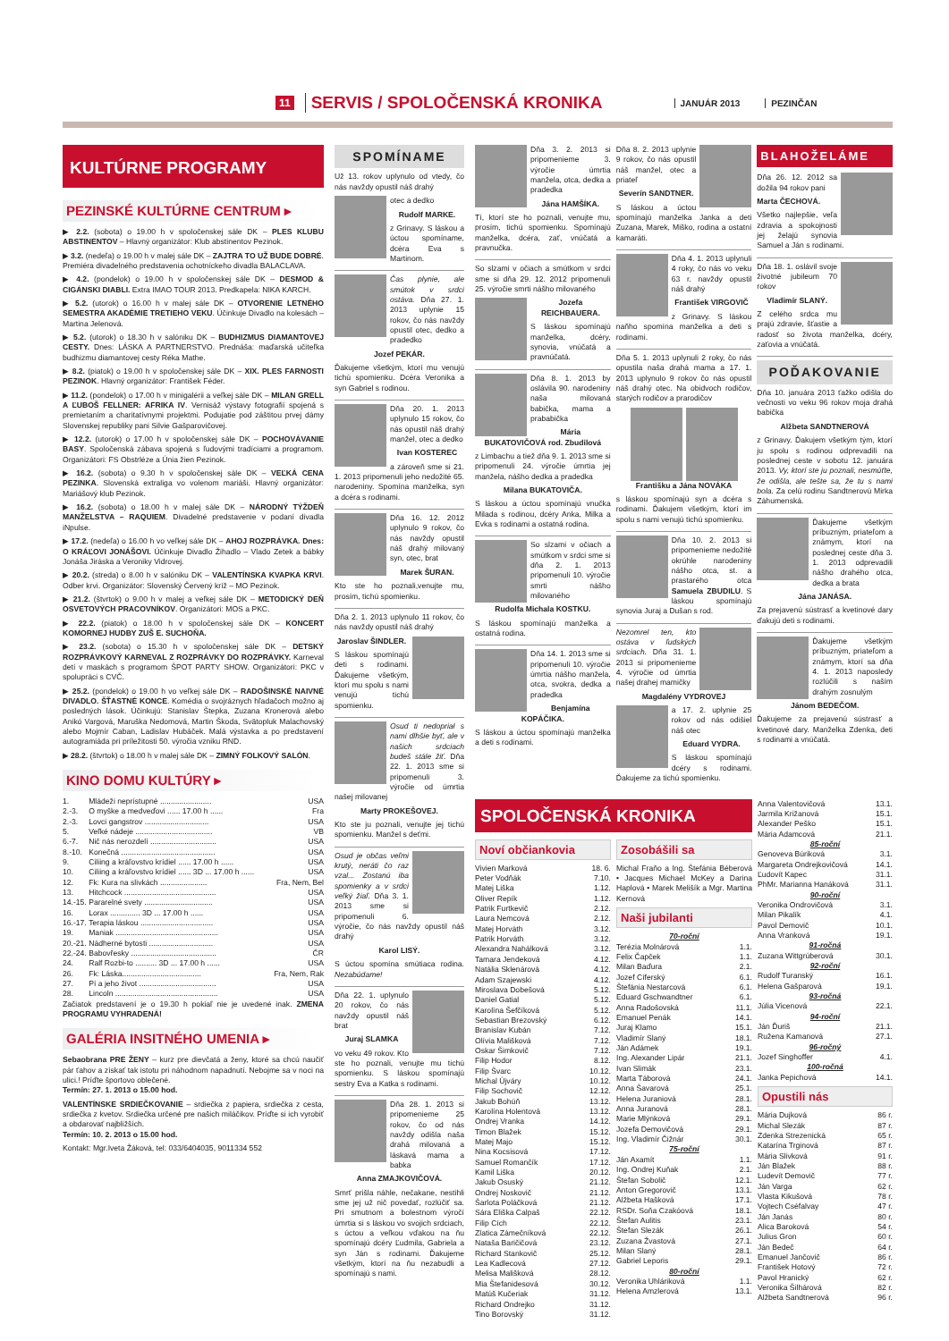11 SERVIS / SPOLOČENSKÁ KRONIKA JANUÁR 2013 PEZINČAN
KULTÚRNE PROGRAMY
PEZINSKÉ KULTÚRNE CENTRUM ▸
▶ 2.2. (sobota) o 19.00 h v spoločenskej sále DK – PLES KLUBU ABSTINENTOV – Hlavný organizátor: Klub abstinentov Pezinok.
▶ 3.2. (nedeľa) o 19.00 h v malej sále DK – ZAJTRA TO UŽ BUDE DOBRÉ. Premiéra divadelného predstavenia ochotníckeho divadla BALACLAVA.
▶ 4.2. (pondelok) o 19.00 h v spoločenskej sále DK – DESMOD & CIGÁNSKI DIABLI. Extra IMAO TOUR 2013. Predkapela: NIKA KARCH.
▶ 5.2. (utorok) o 16.00 h v malej sále DK – OTVORENIE LETNÉHO SEMESTRA AKADÉMIE TRETIEHO VEKU. Účinkuje Divadlo na kolesách – Martina Jelenová.
▶ 5.2. (utorok) o 18.30 h v salóniku DK – BUDHIZMUS DIAMANTOVEJ CESTY. Dnes: LÁSKA A PARTNERSTVO. Prednáša: maďarská učiteľka budhizmu diamantovej cesty Réka Mathe.
▶ 8.2. (piatok) o 19.00 h v spoločenskej sále DK – XIX. PLES FARNOSTI PEZINOK. Hlavný organizátor: František Féder.
▶ 11.2. (pondelok) o 17.00 h v minigalérii a veľkej sále DK – MILAN GRELL A ĽUBOŠ FELLNER: AFRIKA IV. Vernisáž výstavy fotografií spojená s premietaním a charitatívnymi projektmi. Podujatie pod záštitou prvej dámy Slovenskej republiky pani Silvie Gašparovičovej.
▶ 12.2. (utorok) o 17.00 h v spoločenskej sále DK – POCHOVÁVANIE BASY. Spoločenská zábava spojená s ľudovými tradíciami a programom. Organizátori: FS Obstrléze a Únia žien Pezinok.
▶ 16.2. (sobota) o 9.30 h v spoločenskej sále DK – VEĽKÁ CENA PEZINKA. Slovenská extraliga vo volenom mariáši. Hlavný organizátor: Mariášový klub Pezinok.
▶ 16.2. (sobota) o 18.00 h v malej sále DK – NÁRODNÝ TÝŽDEŇ MANŽELSTVA – RAQUIEM. Divadelné predstavenie v podaní divadla iNpulse.
▶ 17.2. (nedeľa) o 16.00 h vo veľkej sále DK – AHOJ ROZPRÁVKA. Dnes: O KRÁĽOVI JONÁŠOVI. Účinkuje Divadlo Žihadlo – Vlado Zetek a bábky Jonáša Jiráska a Veroniky Vidrovej.
▶ 20.2. (streda) o 8.00 h v salóniku DK – VALENTÍNSKA KVAPKA KRVI. Odber krvi. Organizátor: Slovenský Červený kríž – MO Pezinok.
▶ 21.2. (štvrtok) o 9.00 h v malej a veľkej sále DK – METODICKÝ DEŇ OSVETOVÝCH PRACOVNÍKOV. Organizátori: MOS a PKC.
▶ 22.2. (piatok) o 18.00 h v spoločenskej sále DK – KONCERT KOMORNEJ HUDBY ZUŠ E. SUCHOŇA.
▶ 23.2. (sobota) o 15.30 h v spoločenskej sále DK – DETSKÝ ROZPRÁVKOVÝ KARNEVAL Z ROZPRÁVKY DO ROZPRÁVKY. Karneval detí v maskách s programom ŠPOT PARTY SHOW. Organizátori: PKC v spolupráci s CVČ.
▶ 25.2. (pondelok) o 19.00 h vo veľkej sále DK – RADOŠINSKÉ NAIVNÉ DIVADLO. ŠŤASTNÉ KONCE. Komédia o svojráznych hľadačoch možno aj posledných lások. Účinkujú: Stanislav Štepka, Zuzana Kronerová alebo Anikó Vargová, Maruška Nedomová, Martin Škoda, Svätopluk Malachovský alebo Mojmír Caban, Ladislav Hubáček. Malá výstavka a po predstavení autogramiáda pri príležitosti 50. výročia vzniku RND.
▶ 28.2. (štvrtok) o 18.00 h v malej sále DK – ZIMNÝ FOLKOVÝ SALÓN.
KINO DOMU KULTÚRY ▸
| 1. | Mládeži neprístupné ........................ | USA |
| 2.-3. | O myške a medveďovi ...... 17.00 h ...... | Fra |
| 2.-3. | Lovci gangstrov .............................. | USA |
| 5. | Veľké nádeje .................................... | VB |
| 6.-7. | Nič nás nerozdelí ............................... | USA |
| 8.-10. | Konečná ............................................ | USA |
| 9. | Ciliing a kráľovstvo krídiel ...... 17.00 h ...... | USA |
| 10. | Ciliing a kráľovstvo krídiel ...... 3D ... 17.00 h ...... | USA |
| 12. | Fk: Kura na slivkách ...................... | Fra, Nem, Bel |
| 13. | Hitchcock ........................................... | USA |
| 14.-15. | Pararelné svety ................................ | USA |
| 16. | Lorax .............. 3D ... 17.00 h ...... | USA |
| 16.-17. | Terapia láskou .................................. | USA |
| 19. | Maniak ................................................ | USA |
| 20.-21. | Nádherné bytosti .............................. | USA |
| 22.-24. | Babovřesky ........................................ | ČR |
| 24. | Ralf Rozbi-to .......... 3D ... 17.00 h ...... | USA |
| 26. | Fk: Láska..................................... | Fra, Nem, Rak |
| 27. | Pí a jeho život .................................... | USA |
| 28. | Lincoln ................................................ | USA |
Začiatok predstavení je o 19.30 h pokiaľ nie je uvedené inak. ZMENA PROGRAMU VYHRADENÁ!
GALÉRIA INSITNÉHO UMENIA ▸
Sebaobrana PRE ŽENY – kurz pre dievčatá a ženy, ktoré sa chcú naučiť pár ťahov a získať tak istotu pri náhodnom napadnutí. Nebojme sa v noci na ulici.! Príďte športovo oblečené.
Termín: 27. 1. 2013 o 15.00 hod.
VALENTÍNSKE SRDIEČKOVANIE – srdiečka z papiera, srdiečka z cesta, srdiečka z kvetov. Srdiečka určené pre našich miláčikov. Príďte si ich vyrobiť a obdarovať najbližších.
Termín: 10. 2. 2013 o 15.00 hod.
Kontakt: Mgr.Iveta Žáková, tel: 033/6404035, 9011334 552
SPOMÍNAME
Už 13. rokov uplynulo od vtedy, čo nás navždy opustil náš drahý
otec a dedko
Rudolf MARKE.
z Grinavy. S láskou a úctou spomíname, dcéra Eva s Martinom.
Čas plynie, ale smútok v srdci ostáva. Dňa 27. 1. 2013 uplynie 15 rokov, čo nás navždy opustil otec, dedko a pradedko
Jozef PEKÁR.
Ďakujeme všetkým, ktorí mu venujú tichú spomienku. Dcéra Veronika a syn Gabriel s rodinou.
Dňa 20. 1. 2013 uplynulo 15 rokov, čo nás opustil náš drahý manžel, otec a dedko
Ivan KOSTEREC
a zároveň sme si 21. 1. 2013 pripomenuli jeho nedožité 65. narodeniny. Spomína manželka, syn a dcéra s rodinami.
Dňa 16. 12. 2012 uplynulo 9 rokov, čo nás navždy opustil náš drahý milovaný syn, otec, brat
Marek ŠURAN.
Kto ste ho poznali,venujte mu, prosím, tichú spomienku.
Dňa 2. 1. 2013 uplynulo 11 rokov, čo nás navždy opustil náš drahý
Jaroslav ŠINDLER.
S láskou spomínajú deti s rodinami. Ďakujeme všetkým, ktorí mu spolu s nami venujú tichú spomienku.
Osud ti nedopriał s nami dlhšie byť, ale v našich srdciach budeš stále žiť. Dňa 22. 1. 2013 sme si pripomenuli 3. výročie od úmrtia našej milovanej
Marty PROKEŠOVEJ.
Kto ste ju poznali, venujte jej tichú spomienku. Manžel s deťmi.
Osud je občas veľmi krutý, neráti čo raz vzal... Zostanú iba spomienky a v srdci veľký žiaľ. Dňa 3. 1. 2013 sme si pripomenuli 6. výročie, čo nás navždy opustil náš drahý
Karol LISÝ.
S úctou spomína smútiaca rodina. Nezabúdame!
Dňa 22. 1. uplynulo 20 rokov, čo nás navždy opustil náš brat
Juraj SLAMKA
vo veku 49 rokov. Kto ste ho poznali, venujte mu tichú spomienku. S láskou spomínajú sestry Eva a Katka s rodinami.
Dňa 28. 1. 2013 si pripomenieme 25 rokov, čo od nás navždy odišla naša drahá milovaná a láskavá mama a babka
Anna ZMAJKOVIČOVÁ.
Smrť prišla náhle, nečakane, nestihli sme jej už nič povedať, rozlúčiť sa. Pri smutnom a bolestnom výročí úmrtia si s láskou vo svojich srdciach, s úctou a veľkou vďakou na ňu spomínajú dcéry Ľudmila, Gabriela a syn Ján s rodinami. Ďakujeme všetkým, ktorí na ňu nezabudli a spomínajú s nami.
Dňa 3. 2. 2013 si pripomenieme 3. výročie úmrtia manžela, otca, dedka a pradedka
Jána HAMŠÍKA.
Tí, ktorí ste ho poznali, venujte mu, prosím, tichú spomienku. Spomínajú manželka, dcéra, zať, vnúčatá a pravnučka.
So slzami v očiach a smútkom v srdci sme si dňa 29. 12. 2012 pripomenuli 25. výročie smrti nášho milovaného
Jozefa REICHBAUERA.
S láskou spomínajú manželka, dcéry, synovia, vnúčatá a pravnúčatá.
Dňa 8. 1. 2013 by oslávila 90. narodeniny naša milovaná babička, mama a prababička
Mária BUKATOVIČOVÁ rod. Zbudilová
z Limbachu a tiež dňa 9. 1. 2013 sme si pripomenuli 24. výročie úmrtia jej manžela, nášho dedka a pradedka
Milana BUKATOVIČA.
S láskou a úctou spomínajú vnučka Milada s rodinou, dcéry Anka, Milka a Evka s rodinami a ostatná rodina.
So slzami v očiach a smútkom v srdci sme si dňa 2. 1. 2013 pripomenuli 10. výročie smrti nášho milovaného
Rudolfa Michala KOSTKU.
S láskou spomínajú manželka a ostatná rodina.
Dňa 14. 1. 2013 sme si pripomenuli 10. výročie úmrtia nášho manžela, otca, svokra, dedka a pradedka
Benjamína KOPÁČIKA.
S láskou a úctou spomínajú manželka a deti s rodinami.
Dňa 8. 2. 2013 uplynie 9 rokov, čo nás opustil náš manžel, otec a priateľ
Severín SANDTNER.
S láskou a úctou spomínajú manželka Janka a deti Zuzana, Marek, Miško, rodina a ostatní kamaráti.
Dňa 4. 1. 2013 uplynuli 4 roky, čo nás vo veku 63 r. navždy opustil náš drahý
František VIRGOVIČ
z Grinavy. S láskou naňho spomína manželka a deti s rodinami.
Dňa 5. 1. 2013 uplynuli 2 roky, čo nás opustila naša drahá mama a 17. 1. 2013 uplynulo 9 rokov čo nás opustil náš drahý otec. Na obidvoch rodičov, starých rodičov a prarodičov
Františku a Jána NOVÁKA
s láskou spomínajú syn a dcéra s rodinami. Ďakujem všetkým, ktorí im spolu s nami venujú tichú spomienku.
Dňa 10. 2. 2013 si pripomenieme nedožité okrúhle narodeniny nášho otca, st. a prastarého otca Samuela ZBUDILU. S láskou spomínajú synovia Juraj a Dušan s rod.
Nezomrel ten, kto ostáva v ľudských srdciach. Dňa 31. 1. 2013 si pripomenieme 4. výročie od úmrtia našej drahej mamičky
Magdalény VYDROVEJ
a 17. 2. uplynie 25 rokov od nás odišiel náš otec
Eduard VYDRA.
S láskou spomínajú dcéry s rodinami. Ďakujeme za tichú spomienku.
BLAHOŽELÁME
Dňa 26. 12. 2012 sa dožila 94 rokov pani
Marta ČECHOVÁ.
Všetko najlepšie, veľa zdravia a spokojnosti jej želajú synovia Samuel a Ján s rodinami.
Dňa 18. 1. oslávil svoje životné jubileum 70 rokov
Vladimír SLANÝ.
Z celého srdca mu prajú zdravie, šťastie a radosť so života manželka, dcéry, zaťovia a vnúčatá.
POĎAKOVANIE
Dňa 10. januára 2013 ťažko odišla do večnosti vo veku 96 rokov moja drahá babička
Alžbeta SANDTNEROVÁ
z Grinavy. Ďakujem všetkým tým, ktorí ju spolu s rodinou odprevadili na poslednej ceste v sobotu 12. januára 2013. Vy, ktorí ste ju poznali, nesmúťte, že odišla, ale tešte sa, že tu s nami bola. Za celú rodinu Sandtnerovú Mirka Záhumenská.
Ďakujeme všetkým príbuzným, priateľom a známym, ktorí na poslednej ceste dňa 3. 1. 2013 odprevadili nášho drahého otca, dedka a brata
Jána JANÁSA.
Za prejavenú sústrasť a kvetinové dary ďakujú deti s rodinami.
Ďakujeme všetkým príbuzným, priateľom a známym, ktorí sa dňa 4. 1. 2013 naposledy rozlúčili s naším drahým zosnulým
Jánom BEDEČOM.
Ďakujeme za prejavenú sústrasť a kvetinové dary. Manželka Zdenka, deti s rodinami a vnúčatá.
SPOLOČENSKÁ KRONIKA
Noví občiankovia
| Vivien Marková | 18. 6. |
| Peter Vodňák | 7.10. |
| Matej Liška | 1.12. |
| Oliver Repík | 1.12. |
| Patrik Furtkevič | 2.12. |
| Laura Nemcová | 2.12. |
| Matej Horváth | 3.12. |
| Patrik Horváth | 3.12. |
| Alexandra Nahálková | 3.12. |
| Tamara Jendeková | 4.12. |
| Natália Sklenárová | 4.12. |
| Adam Szajewski | 4.12. |
| Miroslava Dobešová | 5.12. |
| Daniel Gatial | 5.12. |
| Karolína Šefčíková | 5.12. |
| Sebastian Brezovský | 6.12. |
| Branislav Kubán | 7.12. |
| Olívia Mališková | 7.12. |
| Oskar Šimkovič | 7.12. |
| Filip Hodor | 8.12. |
| Filip Švarc | 10.12. |
| Michal Újváry | 10.12. |
| Filip Sochovič | 12.12. |
| Jakub Bohúň | 13.12. |
| Karolína Holentová | 13.12. |
| Ondrej Vranka | 14.12. |
| Timon Blažek | 15.12. |
| Matej Majo | 15.12. |
| Nina Kocsisová | 17.12. |
| Samuel Romančík | 17.12. |
| Kamil Liška | 20.12. |
| Jakub Osuský | 21.12. |
| Ondrej Noskovič | 21.12. |
| Šarlota Poláčková | 21.12. |
| Sára Eliška Calpaš | 22.12. |
| Filip Cích | 22.12. |
| Zlatica Zámečníková | 22.12. |
| Nataša Baričičová | 23.12. |
| Richard Stankovič | 25.12. |
| Lea Kadlecová | 27.12. |
| Melisa Mališková | 28.12. |
| Mia Štefanidesová | 30.12. |
| Matúš Kučeriak | 31.12. |
| Richard Ondrejko | 31.12. |
| Tino Borovský | 31.12. |
Zosobášili sa
Michal Fraňo a Ing. Štefánia Béberová • Jacques Michael McKey a Darina Haplová • Marek Melišík a Mgr. Martina Kernová
Naši jubilanti
70-roční
| Terézia Molnárová | 1.1. |
| Felix Čapček | 1.1. |
| Milan Baďura | 2.1. |
| Jozef Cíferský | 6.1. |
| Štefánia Nestarcová | 6.1. |
| Eduard Gschwandtner | 6.1. |
| Anna Radošovská | 11.1. |
| Emanuel Penák | 14.1. |
| Juraj Klamo | 15.1. |
| Vladimír Slaný | 18.1. |
| Ján Adámek | 19.1. |
| Ing. Alexander Lipár | 21.1. |
| Ivan Slimák | 23.1. |
| Marta Táborová | 24.1. |
| Anna Šavarová | 25.1. |
| Helena Juraniová | 28.1. |
| Anna Juranová | 28.1. |
| Marie Mlýnková | 29.1. |
| Jozefa Demovičová | 29.1. |
| Ing. Vladimír Čižnár | 30.1. |
75-roční
| Ján Axamít | 1.1. |
| Ing. Ondrej Kuňak | 2.1. |
| Štefan Sobolič | 12.1. |
| Anton Gregorovič | 13.1. |
| Alžbeta Hašková | 17.1. |
| RSDr. Soňa Czakóová | 18.1. |
| Štefan Aulitis | 23.1. |
| Štefan Slezák | 26.1. |
| Zuzana Žvastová | 27.1. |
| Milan Slaný | 28.1. |
| Gabriel Leporis | 29.1. |
80-roční
| Veronika Uhláriková | 1.1. |
| Helena Amzlerová | 13.1. |
| Anna Valentovičová | 13.1. |
| Jarmila Križanová | 15.1. |
| Alexander Peško | 15.1. |
| Mária Adamcová | 21.1. |
85-roční
| Genoveva Búriková | 3.1. |
| Margareta Ondrejkovičová | 14.1. |
| Ľudovít Kapec | 31.1. |
| PhMr. Marianna Hanáková | 31.1. |
90-roční
| Veronika Ondrovičová | 3.1. |
| Milan Pikalík | 4.1. |
| Pavol Demovič | 10.1. |
| Anna Vranková | 19.1. |
91-ročná
| Zuzana Wittgrúberová | 30.1. |
92-roční
| Rudolf Turanský | 16.1. |
| Helena Gašparová | 19.1. |
93-ročná
| Júlia Vicenová | 22.1. |
94-roční
| Ján Ďuriš | 21.1. |
| Ružena Kamanová | 27.1. |
96-ročný
| Jozef Singhoffer | 4.1. |
100-ročná
| Janka Pepichová | 14.1. |
Opustili nás
| Mária Dujková | 86 r. |
| Michal Slezák | 87 r. |
| Zdenka Strezenická | 65 r. |
| Katarína Trginová | 87 r. |
| Mária Slivková | 91 r. |
| Ján Blažek | 88 r. |
| Ludevít Demovič | 77 r. |
| Ján Varga | 62 r. |
| Vlasta Kikušová | 78 r. |
| Vojtech Cséfalvay | 47 r. |
| Ján Janás | 80 r. |
| Alica Baroková | 54 r. |
| Julius Gron | 60 r. |
| Ján Bedeč | 64 r. |
| Emanuel Jančovič | 86 r. |
| František Hotový | 72 r. |
| Pavol Hranický | 62 r. |
| Veronika Šilhárová | 82 r. |
| Alžbeta Sandtnerová | 96 r. |